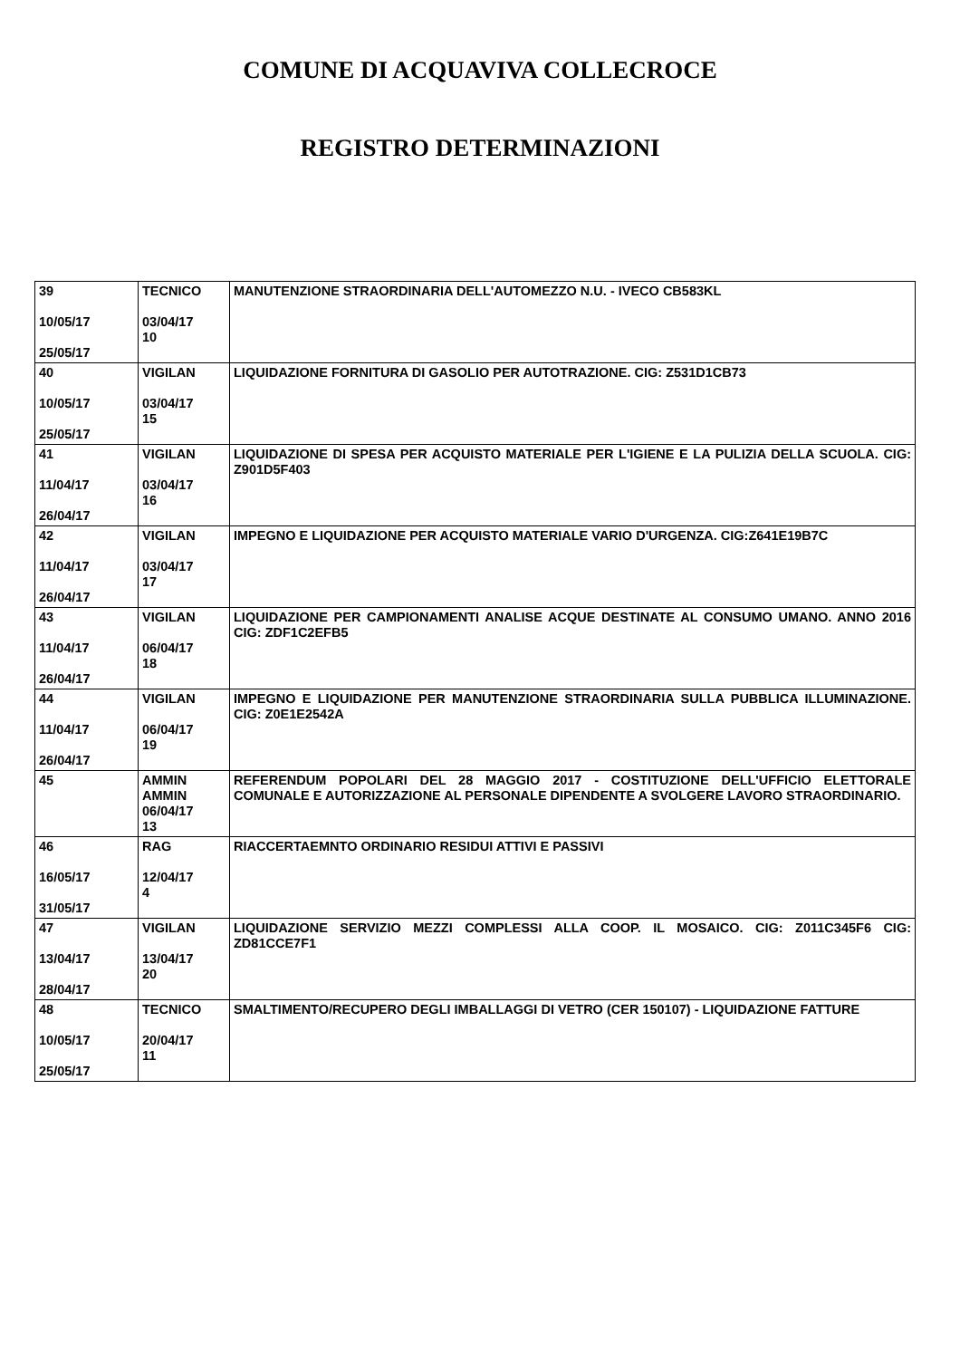COMUNE DI ACQUAVIVA COLLECROCE
REGISTRO DETERMINAZIONI
| 39 10/05/17 25/05/17 | TECNICO 03/04/17 10 | MANUTENZIONE STRAORDINARIA DELL'AUTOMEZZO N.U. - IVECO CB583KL |
| 40 10/05/17 25/05/17 | VIGILAN 03/04/17 15 | LIQUIDAZIONE FORNITURA DI GASOLIO PER AUTOTRAZIONE. CIG: Z531D1CB73 |
| 41 11/04/17 26/04/17 | VIGILAN 03/04/17 16 | LIQUIDAZIONE DI SPESA PER ACQUISTO MATERIALE PER L'IGIENE E LA PULIZIA DELLA SCUOLA. CIG: Z901D5F403 |
| 42 11/04/17 26/04/17 | VIGILAN 03/04/17 17 | IMPEGNO E LIQUIDAZIONE PER ACQUISTO MATERIALE VARIO D'URGENZA. CIG:Z641E19B7C |
| 43 11/04/17 26/04/17 | VIGILAN 06/04/17 18 | LIQUIDAZIONE PER CAMPIONAMENTI ANALISE ACQUE DESTINATE AL CONSUMO UMANO. ANNO 2016 CIG: ZDF1C2EFB5 |
| 44 11/04/17 26/04/17 | VIGILAN 06/04/17 19 | IMPEGNO E LIQUIDAZIONE PER MANUTENZIONE STRAORDINARIA SULLA PUBBLICA ILLUMINAZIONE. CIG: Z0E1E2542A |
| 45 | AMMIN AMMIN 06/04/17 13 | REFERENDUM POPOLARI DEL 28 MAGGIO 2017 - COSTITUZIONE DELL'UFFICIO ELETTORALE COMUNALE E AUTORIZZAZIONE AL PERSONALE DIPENDENTE A SVOLGERE LAVORO STRAORDINARIO. |
| 46 16/05/17 31/05/17 | RAG 12/04/17 4 | RIACCERTAEMNTO ORDINARIO RESIDUI ATTIVI E PASSIVI |
| 47 13/04/17 28/04/17 | VIGILAN 13/04/17 20 | LIQUIDAZIONE SERVIZIO MEZZI COMPLESSI ALLA COOP. IL MOSAICO. CIG: Z011C345F6 CIG: ZD81CCE7F1 |
| 48 10/05/17 25/05/17 | TECNICO 20/04/17 11 | SMALTIMENTO/RECUPERO DEGLI IMBALLAGGI DI VETRO (CER 150107) - LIQUIDAZIONE FATTURE |